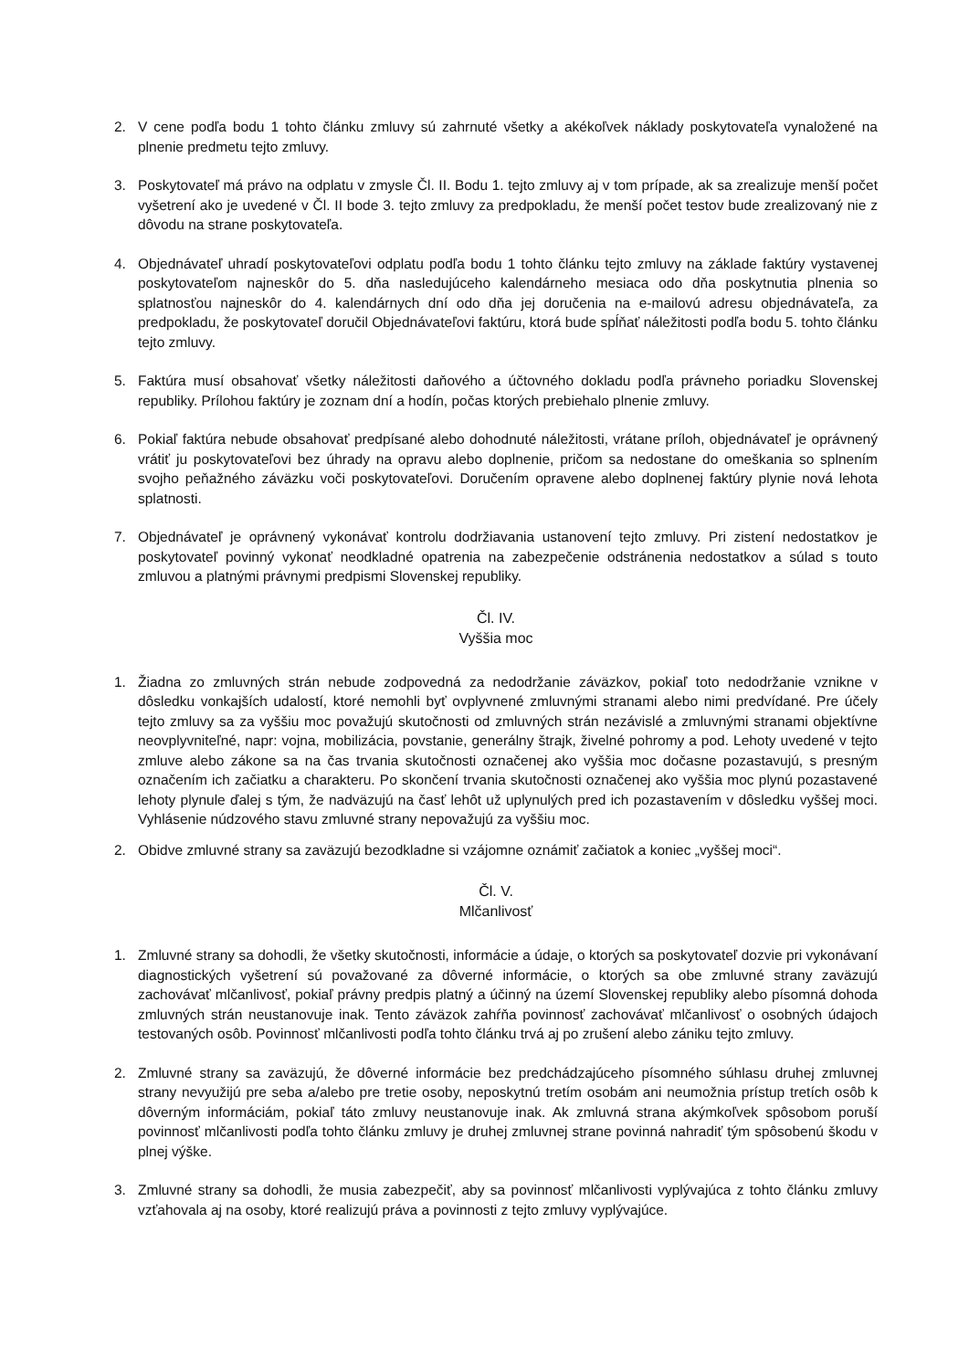2. V cene podľa bodu 1 tohto článku zmluvy sú zahrnuté všetky a akékoľvek náklady poskytovateľa vynaložené na plnenie predmetu tejto zmluvy.
3. Poskytovateľ má právo na odplatu v zmysle Čl. II. Bodu 1. tejto zmluvy aj v tom prípade, ak sa zrealizuje menší počet vyšetrení ako je uvedené v Čl. II bode 3. tejto zmluvy za predpokladu, že menší počet testov bude zrealizovaný nie z dôvodu na strane poskytovateľa.
4. Objednávateľ uhradí poskytovateľovi odplatu podľa bodu 1 tohto článku tejto zmluvy na základe faktúry vystavenej poskytovateľom najneskôr do 5. dňa nasledujúceho kalendárneho mesiaca odo dňa poskytnutia plnenia so splatnosťou najneskôr do 4. kalendárnych dní odo dňa jej doručenia na e-mailovú adresu objednávateľa, za predpokladu, že poskytovateľ doručil Objednávateľovi faktúru, ktorá bude spĺňať náležitosti podľa bodu 5. tohto článku tejto zmluvy.
5. Faktúra musí obsahovať všetky náležitosti daňového a účtovného dokladu podľa právneho poriadku Slovenskej republiky. Prílohou faktúry je zoznam dní a hodín, počas ktorých prebiehalo plnenie zmluvy.
6. Pokiaľ faktúra nebude obsahovať predpísané alebo dohodnuté náležitosti, vrátane príloh, objednávateľ je oprávnený vrátiť ju poskytovateľovi bez úhrady na opravu alebo doplnenie, pričom sa nedostane do omeškania so splnením svojho peňažného záväzku voči poskytovateľovi. Doručením opravene alebo doplnenej faktúry plynie nová lehota splatnosti.
7. Objednávateľ je oprávnený vykonávať kontrolu dodržiavania ustanovení tejto zmluvy. Pri zistení nedostatkov je poskytovateľ povinný vykonať neodkladné opatrenia na zabezpečenie odstránenia nedostatkov a súlad s touto zmluvou a platnými právnymi predpismi Slovenskej republiky.
Čl. IV.
Vyššia moc
1. Žiadna zo zmluvných strán nebude zodpovedná za nedodržanie záväzkov, pokiaľ toto nedodržanie vznikne v dôsledku vonkajších udalostí, ktoré nemohli byť ovplyvnené zmluvnými stranami alebo nimi predvídané. Pre účely tejto zmluvy sa za vyššiu moc považujú skutočnosti od zmluvných strán nezávislé a zmluvnými stranami objektívne neovplyvniteľné, napr: vojna, mobilizácia, povstanie, generálny štrajk, živelné pohromy a pod. Lehoty uvedené v tejto zmluve alebo zákone sa na čas trvania skutočnosti označenej ako vyššia moc dočasne pozastavujú, s presným označením ich začiatku a charakteru. Po skončení trvania skutočnosti označenej ako vyššia moc plynú pozastavené lehoty plynule ďalej s tým, že nadväzujú na časť lehôt už uplynulých pred ich pozastavením v dôsledku vyššej moci. Vyhlásenie núdzového stavu zmluvné strany nepovažujú za vyššiu moc.
2. Obidve zmluvné strany sa zaväzujú bezodkladne si vzájomne oznámiť začiatok a koniec „vyššej moci“.
Čl. V.
Mlčanlivosť
1. Zmluvné strany sa dohodli, že všetky skutočnosti, informácie a údaje, o ktorých sa poskytovateľ dozvie pri vykonávaní diagnostických vyšetrení sú považované za dôverné informácie, o ktorých sa obe zmluvné strany zaväzujú zachovávať mlčanlivosť, pokiaľ právny predpis platný a účinný na území Slovenskej republiky alebo písomná dohoda zmluvných strán neustanovuje inak. Tento záväzok zahŕňa povinnosť zachovávať mlčanlivosť o osobných údajoch testovaných osôb. Povinnosť mlčanlivosti podľa tohto článku trvá aj po zrušení alebo zániku tejto zmluvy.
2. Zmluvné strany sa zaväzujú, že dôverné informácie bez predchádzajúceho písomného súhlasu druhej zmluvnej strany nevyužijú pre seba a/alebo pre tretie osoby, neposkytnú tretím osobám ani neumožnia prístup tretích osôb k dôverným informáciám, pokiaľ táto zmluvy neustanovuje inak. Ak zmluvná strana akýmkoľvek spôsobom poruší povinnosť mlčanlivosti podľa tohto článku zmluvy je druhej zmluvnej strane povinná nahradiť tým spôsobenú škodu v plnej výške.
3. Zmluvné strany sa dohodli, že musia zabezpečiť, aby sa povinnosť mlčanlivosti vyplývajúca z tohto článku zmluvy vzťahovala aj na osoby, ktoré realizujú práva a povinnosti z tejto zmluvy vyplývajúce.